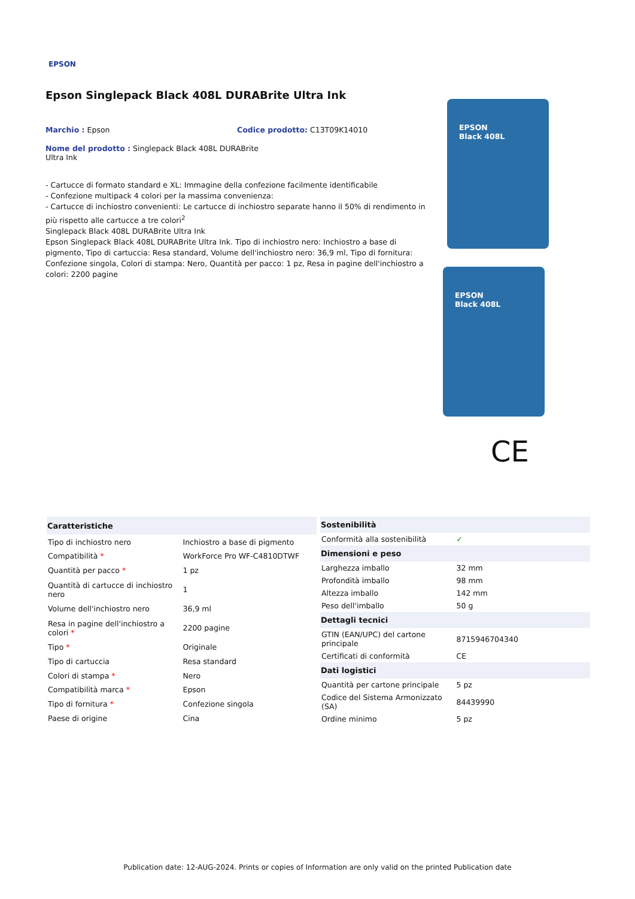EPSON
Epson Singlepack Black 408L DURABrite Ultra Ink
Marchio : Epson Codice prodotto: C13T09K14010
Nome del prodotto : Singlepack Black 408L DURABrite Ultra Ink
- Cartucce di formato standard e XL: Immagine della confezione facilmente identificabile
- Confezione multipack 4 colori per la massima convenienza:
- Cartucce di inchiostro convenienti: Le cartucce di inchiostro separate hanno il 50% di rendimento in più rispetto alle cartucce a tre colori<sup>2</sup>
Singlepack Black 408L DURABrite Ultra Ink
Epson Singlepack Black 408L DURABrite Ultra Ink. Tipo di inchiostro nero: Inchiostro a base di pigmento, Tipo di cartuccia: Resa standard, Volume dell'inchiostro nero: 36,9 ml, Tipo di fornitura: Confezione singola, Colori di stampa: Nero, Quantità per pacco: 1 pz, Resa in pagine dell'inchiostro a colori: 2200 pagine
EPSON
Black 408L
EPSON
Black 408L
CE
| Caratteristiche | |
| --- | --- |
| Tipo di inchiostro nero | Inchiostro a base di pigmento |
| Compatibilità * | WorkForce Pro WF-C4810DTWF |
| Quantità per pacco * | 1 pz |
| Quantità di cartucce di inchiostro nero | 1 |
| Volume dell'inchiostro nero | 36,9 ml |
| Resa in pagine dell'inchiostro a colori * | 2200 pagine |
| Tipo * | Originale |
| Tipo di cartuccia | Resa standard |
| Colori di stampa * | Nero |
| Compatibilità marca * | Epson |
| Tipo di fornitura * | Confezione singola |
| Paese di origine | Cina |
| Sostenibilità | |
| --- | --- |
| Conformità alla sostenibilità | ✓ |
| Dimensioni e peso | |
| Larghezza imballo | 32 mm |
| Profondità imballo | 98 mm |
| Altezza imballo | 142 mm |
| Peso dell'imballo | 50 g |
| Dettagli tecnici | |
| GTIN (EAN/UPC) del cartone principale | 8715946704340 |
| Certificati di conformità | CE |
| Dati logistici | |
| Quantità per cartone principale | 5 pz |
| Codice del Sistema Armonizzato (SA) | 84439990 |
| Ordine minimo | 5 pz |
Publication date: 12-AUG-2024. Prints or copies of Information are only valid on the printed Publication date